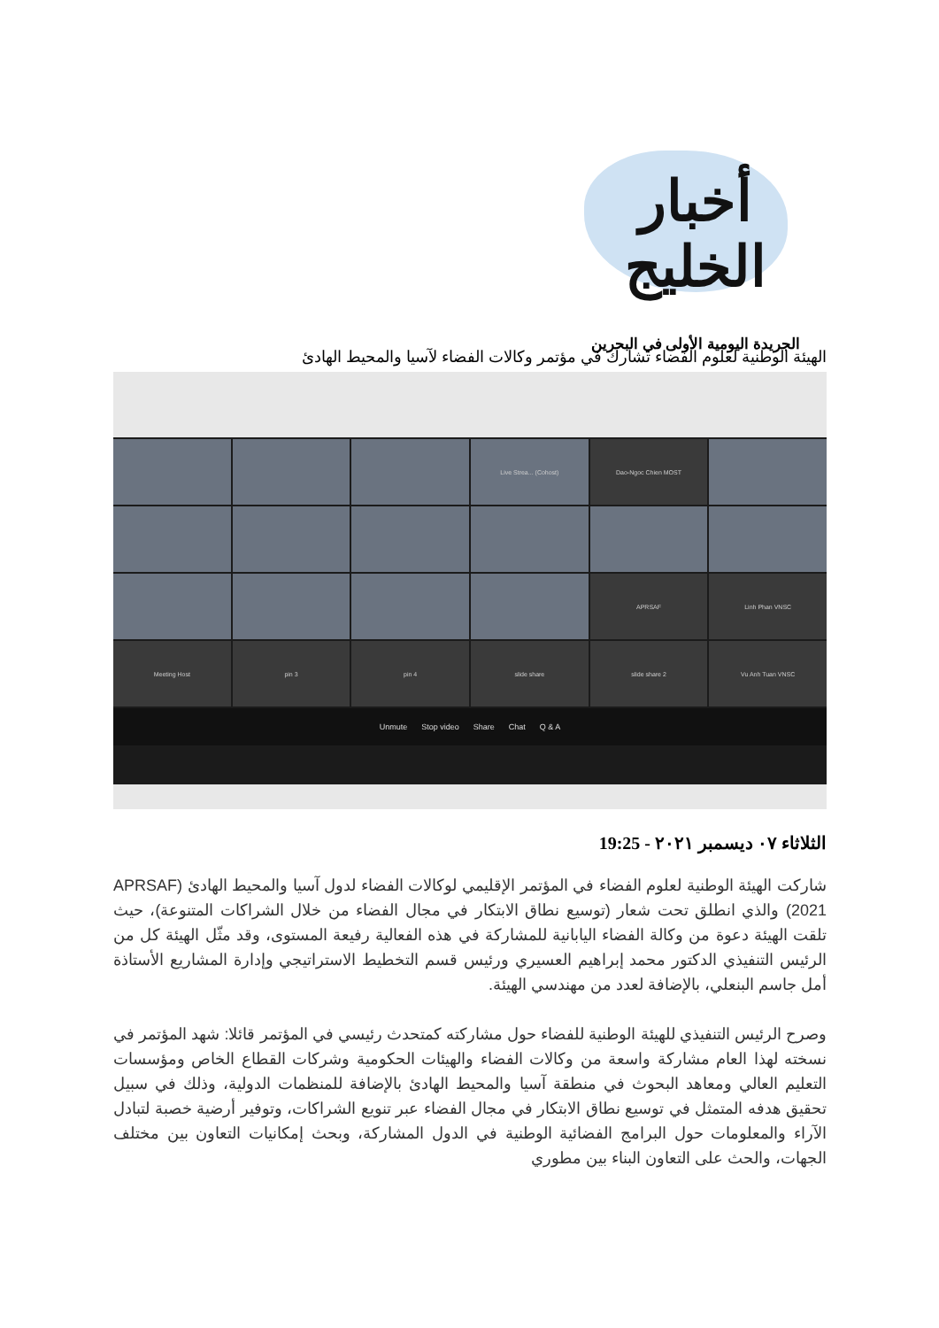أخبار الخليج
الجريدة اليومية الأولى في البحرين
الهيئة الوطنية لعلوم الفضاء تشارك في مؤتمر وكالات الفضاء لآسيا والمحيط الهادئ
Live Strea... (Cohost)
Dao-Ngoc Chien MOST
APRSAF
Linh Phan VNSC
Meeting Host
pin 3
pin 4
slide share
slide share 2
Vu Anh Tuan VNSC
Unmute Stop video Share Chat Q & A
الثلاثاء ٠٧ ديسمبر ٢٠٢١ - 19:25
شاركت الهيئة الوطنية لعلوم الفضاء في المؤتمر الإقليمي لوكالات الفضاء لدول آسيا والمحيط الهادئ (APRSAF 2021) والذي انطلق تحت شعار (توسيع نطاق الابتكار في مجال الفضاء من خلال الشراكات المتنوعة)، حيث تلقت الهيئة دعوة من وكالة الفضاء اليابانية للمشاركة في هذه الفعالية رفيعة المستوى، وقد مثّل الهيئة كل من الرئيس التنفيذي الدكتور محمد إبراهيم العسيري ورئيس قسم التخطيط الاستراتيجي وإدارة المشاريع الأستاذة أمل جاسم البنعلي، بالإضافة لعدد من مهندسي الهيئة.
وصرح الرئيس التنفيذي للهيئة الوطنية للفضاء حول مشاركته كمتحدث رئيسي في المؤتمر قائلا: شهد المؤتمر في نسخته لهذا العام مشاركة واسعة من وكالات الفضاء والهيئات الحكومية وشركات القطاع الخاص ومؤسسات التعليم العالي ومعاهد البحوث في منطقة آسيا والمحيط الهادئ بالإضافة للمنظمات الدولية، وذلك في سبيل تحقيق هدفه المتمثل في توسيع نطاق الابتكار في مجال الفضاء عبر تنويع الشراكات، وتوفير أرضية خصبة لتبادل الآراء والمعلومات حول البرامج الفضائية الوطنية في الدول المشاركة، وبحث إمكانيات التعاون بين مختلف الجهات، والحث على التعاون البناء بين مطوري